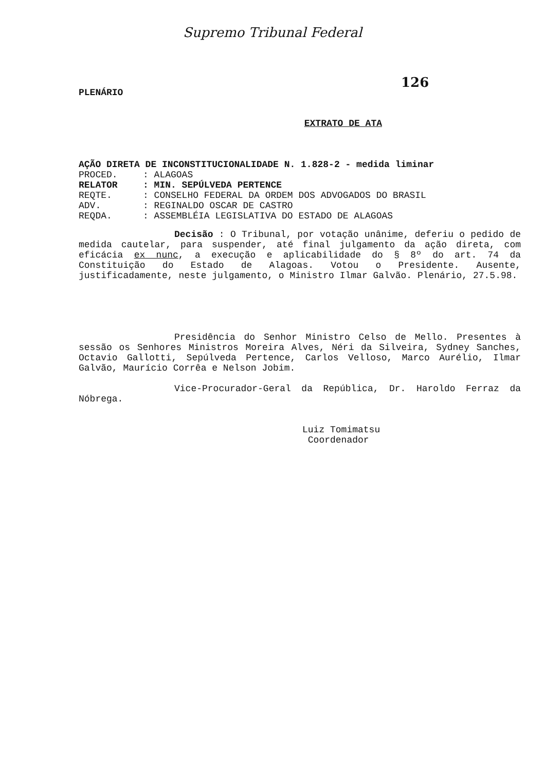Supremo Tribunal Federal
126
PLENÁRIO
EXTRATO DE ATA
AÇÃO DIRETA DE INCONSTITUCIONALIDADE N. 1.828-2 - medida liminar
PROCED.: ALAGOAS
RELATOR: MIN. SEPÚLVEDA PERTENCE
REQTE.: CONSELHO FEDERAL DA ORDEM DOS ADVOGADOS DO BRASIL
ADV.: REGINALDO OSCAR DE CASTRO
REQDA.: ASSEMBLÉIA LEGISLATIVA DO ESTADO DE ALAGOAS
Decisão : O Tribunal, por votação unânime, deferiu o pedido de medida cautelar, para suspender, até final julgamento da ação direta, com eficácia ex nunc, a execução e aplicabilidade do § 8º do art. 74 da Constituição do Estado de Alagoas. Votou o Presidente. Ausente, justificadamente, neste julgamento, o Ministro Ilmar Galvão. Plenário, 27.5.98.
Presidência do Senhor Ministro Celso de Mello. Presentes à sessão os Senhores Ministros Moreira Alves, Néri da Silveira, Sydney Sanches, Octavio Gallotti, Sepúlveda Pertence, Carlos Velloso, Marco Aurélio, Ilmar Galvão, Maurício Corrêa e Nelson Jobim.
Vice-Procurador-Geral da República, Dr. Haroldo Ferraz da Nóbrega.
Luiz Tomimatsu
Coordenador